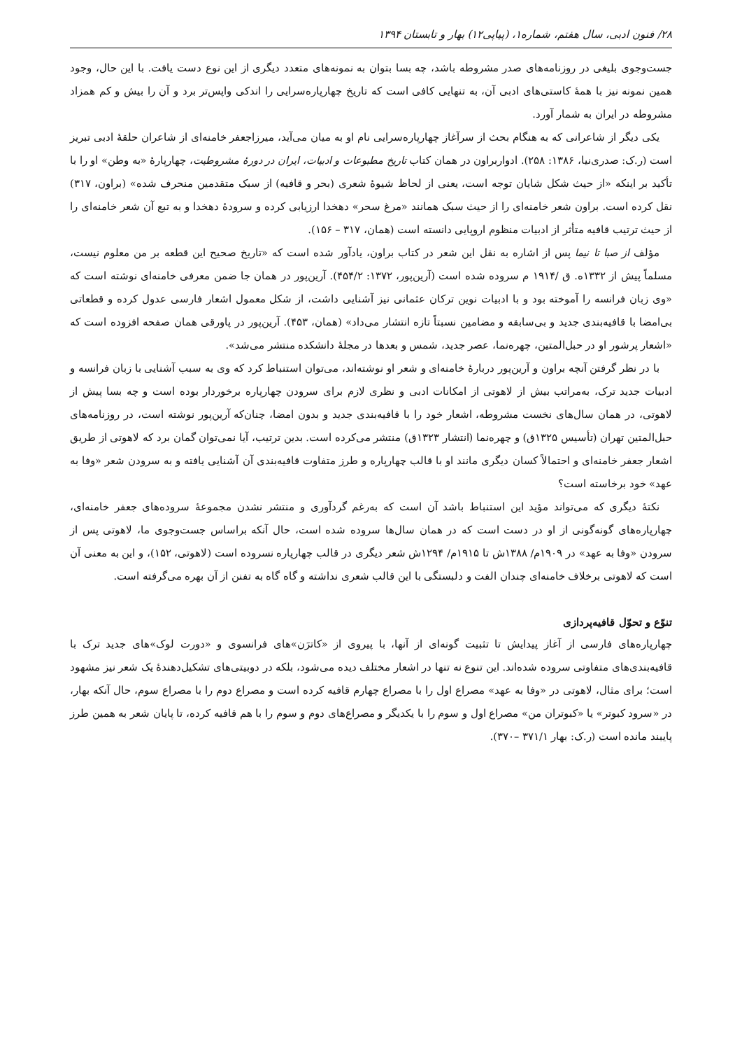۲۸/ فنون ادبی، سال هفتم، شماره۱، (پیاپی۱۲) بهار و تابستان ۱۳۹۴
جست‌وجوی بلیغی در روزنامه‌های صدر مشروطه باشد، چه بسا بتوان به نمونه‌های متعدد دیگری از این نوع دست یافت. با این حال، وجود همین نمونه نیز با همهٔ کاستی‌های ادبی آن، به تنهایی کافی است که تاریخ چهارپاره‌سرایی را اندکی واپس‌تر برد و آن را بیش و کم همزاد مشروطه در ایران به شمار آورد.
یکی دیگر از شاعرانی که به هنگام بحث از سرآغاز چهارپاره‌سرایی نام او به میان می‌آید، میرزاجعفر خامنه‌ای از شاعران حلقهٔ ادبی تبریز است (ر.ک: صدری‌نیا، ۱۳۸۶: ۲۵۸). ادواربراون در همان کتاب تاریخ مطبوعات و ادبیات، ایران در دورهٔ مشروطیت، چهارپارهٔ «به وطن» او را با تأکید بر اینکه «از حیث شکل شایان توجه است، یعنی از لحاظ شیوهٔ شعری (بحر و قافیه) از سبک متقدمین منحرف شده» (براون، ۳۱۷) نقل کرده است. براون شعر خامنه‌ای را از حیث سبک همانند «مرغ سحر» دهخدا ارزیابی کرده و سرودهٔ دهخدا و به تبع آن شعر خامنه‌ای را از حیث ترتیب قافیه متأثر از ادبیات منظوم اروپایی دانسته است (همان، ۳۱۷ – ۱۵۶).
مؤلف از صبا تا نیما پس از اشاره به نقل این شعر در کتاب براون، یادآور شده است که «تاریخ صحیح این قطعه بر من معلوم نیست، مسلماً پیش از ۱۳۳۲ه. ق /۱۹۱۴ م سروده شده است (آرین‌پور، ۱۳۷۲: ۴۵۴/۲). آرین‌پور در همان جا ضمن معرفی خامنه‌ای نوشته است که «وی زبان فرانسه را آموخته بود و با ادبیات نوین ترکان عثمانی نیز آشنایی داشت، از شکل معمول اشعار فارسی عدول کرده و قطعاتی بی‌امضا با قافیه‌بندی جدید و بی‌سابقه و مضامین نسبتاً تازه انتشار می‌داد» (همان، ۴۵۳). آرین‌پور در پاورقی همان صفحه افزوده است که «اشعار پرشور او در حبل‌المتین، چهره‌نما، عصر جدید، شمس و بعدها در مجلهٔ دانشکده منتشر می‌شد».
با در نظر گرفتن آنچه براون و آرین‌پور دربارهٔ خامنه‌ای و شعر او نوشته‌اند، می‌توان استنباط کرد که وی به سبب آشنایی با زبان فرانسه و ادبیات جدید ترک، به‌مراتب بیش از لاهوتی از امکانات ادبی و نظری لازم برای سرودن چهارپاره برخوردار بوده است و چه بسا پیش از لاهوتی، در همان سال‌های نخست مشروطه، اشعار خود را با قافیه‌بندی جدید و بدون امضا، چنان‌که آرین‌پور نوشته است، در روزنامه‌های حبل‌المتین تهران (تأسیس ۱۳۲۵ق) و چهره‌نما (انتشار ۱۳۲۳ق) منتشر می‌کرده است. بدین ترتیب، آیا نمی‌توان گمان برد که لاهوتی از طریق اشعار جعفر خامنه‌ای و احتمالاً کسان دیگری مانند او با قالب چهارپاره و طرز متفاوت قافیه‌بندی آن آشنایی یافته و به سرودن شعر «وفا به عهد» خود برخاسته است؟
نکتهٔ دیگری که می‌تواند مؤید این استنباط باشد آن است که به‌رغم گردآوری و منتشر نشدن مجموعهٔ سروده‌های جعفر خامنه‌ای، چهارپاره‌های گونه‌گونی از او در دست است که در همان سال‌ها سروده شده است، حال آنکه براساس جست‌وجوی ما، لاهوتی پس از سرودن «وفا به عهد» در ۱۹۰۹م/ ۱۳۸۸ش تا ۱۹۱۵م/ ۱۲۹۴ش شعر دیگری در قالب چهارپاره نسروده است (لاهوتی، ۱۵۲)، و این به معنی آن است که لاهوتی برخلاف خامنه‌ای چندان الفت و دلبستگی با این قالب شعری نداشته و گاه گاه به تفنن از آن بهره می‌گرفته است.
تنوّع و تحوّل قافیه‌پردازی
چهارپاره‌های فارسی از آغاز پیدایش تا تثبیت گونه‌ای از آنها، با پیروی از «کاترَن»های فرانسوی و «دورت لوک»های جدید ترک با قافیه‌بندی‌های متفاوتی سروده شده‌اند. این تنوع نه تنها در اشعار مختلف دیده می‌شود، بلکه در دوبیتی‌های تشکیل‌دهندهٔ یک شعر نیز مشهود است؛ برای مثال، لاهوتی در «وفا به عهد» مصراع اول را با مصراع چهارم قافیه کرده است و مصراع دوم را با مصراع سوم، حال آنکه بهار، در «سرود کبوتر» یا «کبوتران من» مصراع اول و سوم را با یکدیگر و مصراع‌های دوم و سوم را با هم قافیه کرده، تا پایان شعر به همین طرز پایبند مانده است (ر.ک: بهار ۳۷۱/۱ –۳۷۰).